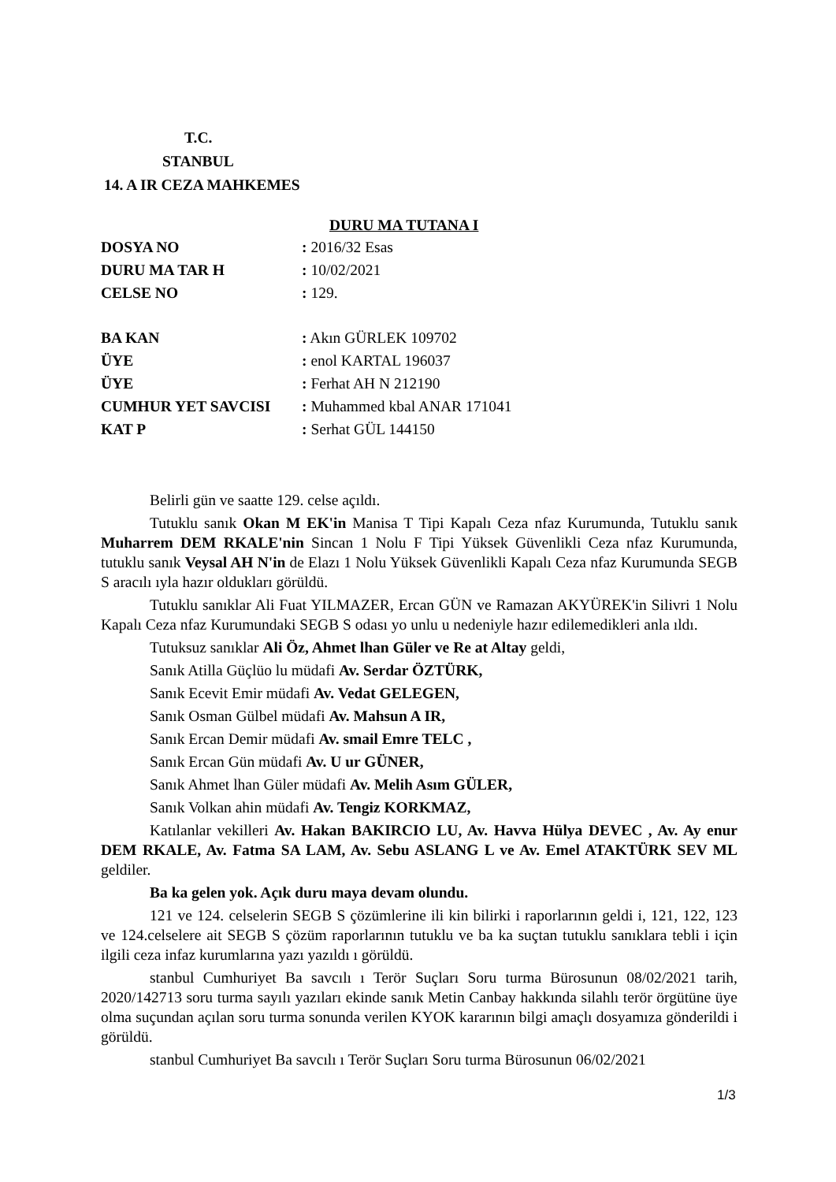T.C.
STANBUL
14. A IR CEZA MAHKEMES
DURU MA TUTANA I
| DOSYA NO | : 2016/32 Esas |
| DURU MA TAR H | : 10/02/2021 |
| CELSE NO | : 129. |
| BA KAN | : Akın GÜRLEK 109702 |
| ÜYE | : enol KARTAL 196037 |
| ÜYE | : Ferhat AH N 212190 |
| CUMHUR YET SAVCISI | : Muhammed kbal ANAR 171041 |
| KAT P | : Serhat GÜL 144150 |
Belirli gün ve saatte 129. celse açıldı.
Tutuklu sanık Okan M EK'in Manisa T Tipi Kapalı Ceza nfaz Kurumunda, Tutuklu sanık Muharrem DEM RKALE'nin Sincan 1 Nolu F Tipi Yüksek Güvenlikli Ceza nfaz Kurumunda, tutuklu sanık Veysal AH N'in de Elazı 1 Nolu Yüksek Güvenlikli Kapalı Ceza nfaz Kurumunda SEGB S aracılı ıyla hazır oldukları görüldü.
Tutuklu sanıklar Ali Fuat YILMAZER, Ercan GÜN ve Ramazan AKYÜREK'in Silivri 1 Nolu Kapalı Ceza nfaz Kurumundaki SEGB S odası yo unlu u nedeniyle hazır edilemedikleri anla ıldı.
Tutuksuz sanıklar Ali Öz, Ahmet lhan Güler ve Re at Altay geldi,
Sanık Atilla Güçlüo lu müdafi Av. Serdar ÖZTÜRK,
Sanık Ecevit Emir müdafi Av. Vedat GELEGEN,
Sanık Osman Gülbel müdafi Av. Mahsun A IR,
Sanık Ercan Demir müdafi Av. smail Emre TELC ,
Sanık Ercan Gün müdafi Av. U ur GÜNER,
Sanık Ahmet lhan Güler müdafi Av. Melih Asım GÜLER,
Sanık Volkan ahin müdafi Av. Tengiz KORKMAZ,
Katılanlar vekilleri Av. Hakan BAKIRCIO LU, Av. Havva Hülya DEVEC , Av. Ay enur DEM RKALE, Av. Fatma SA LAM, Av. Sebu ASLANG L ve Av. Emel ATAKTÜRK SEV ML geldiler.
Ba ka gelen yok. Açık duru maya devam olundu.
121 ve 124. celselerin SEGB S çözümlerine ili kin bilirki i raporlarının geldi i, 121, 122, 123 ve 124.celselere ait SEGB S çözüm raporlarının tutuklu ve ba ka suçtan tutuklu sanıklara tebli i için ilgili ceza infaz kurumlarına yazı yazıldı ı görüldü.
stanbul Cumhuriyet Ba savcılı ı Terör Suçları Soru turma Bürosunun 08/02/2021 tarih, 2020/142713 soru turma sayılı yazıları ekinde sanık Metin Canbay hakkında silahlı terör örgütüne üye olma suçundan açılan soru turma sonunda verilen KYOK kararının bilgi amaçlı dosyamıza gönderildi i görüldü.
stanbul Cumhuriyet Ba savcılı ı Terör Suçları Soru turma Bürosunun 06/02/2021
1/3